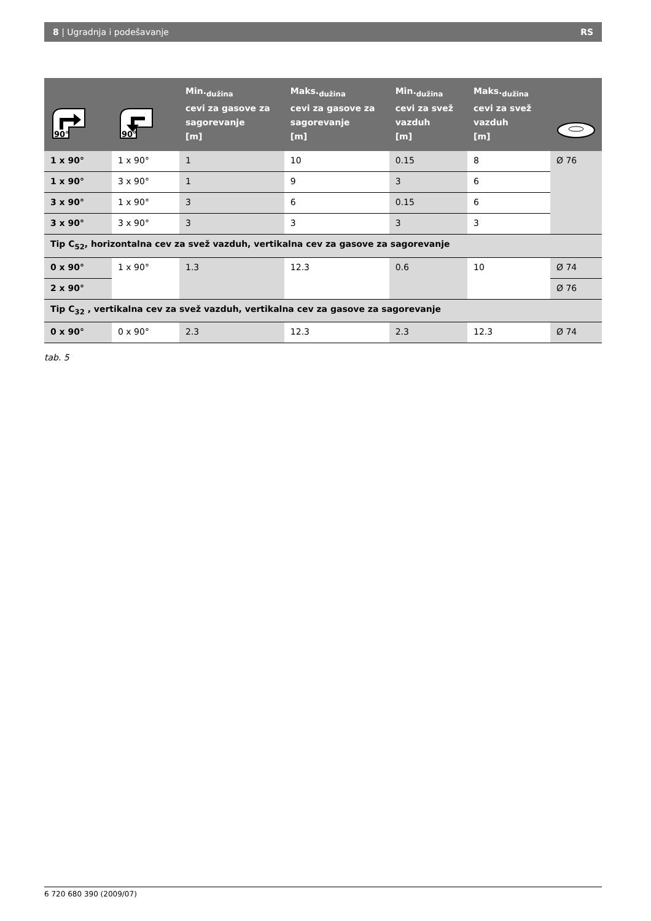8 | Ugradnja i podešavanje RS
| 90° | 90° | Min.<sub>dužina</sub> cevi za gasove za sagorevanje [m] | Maks.<sub>dužina</sub> cevi za gasove za sagorevanje [m] | Min.<sub>dužina</sub> cevi za svež vazduh [m] | Maks.<sub>dužina</sub> cevi za svež vazduh [m] | |
| --- | --- | --- | --- | --- | --- | --- |
| 1 x 90° | 1 x 90° | 1 | 10 | 0.15 | 8 | Ø 76 |
| 1 x 90° | 3 x 90° | 1 | 9 | 3 | 6 | |
| 3 x 90° | 1 x 90° | 3 | 6 | 0.15 | 6 | |
| 3 x 90° | 3 x 90° | 3 | 3 | 3 | 3 | |
| Tip C<sub>52</sub>, horizontalna cev za svež vazduh, vertikalna cev za gasove za sagorevanje | | | | | | |
| 0 x 90° | 1 x 90° | 1.3 | 12.3 | 0.6 | 10 | Ø 74 |
| 2 x 90° | | | | | | Ø 76 |
| Tip C<sub>32</sub> , vertikalna cev za svež vazduh, vertikalna cev za gasove za sagorevanje | | | | | | |
| 0 x 90° | 0 x 90° | 2.3 | 12.3 | 2.3 | 12.3 | Ø 74 |
tab. 5
6 720 680 390 (2009/07)